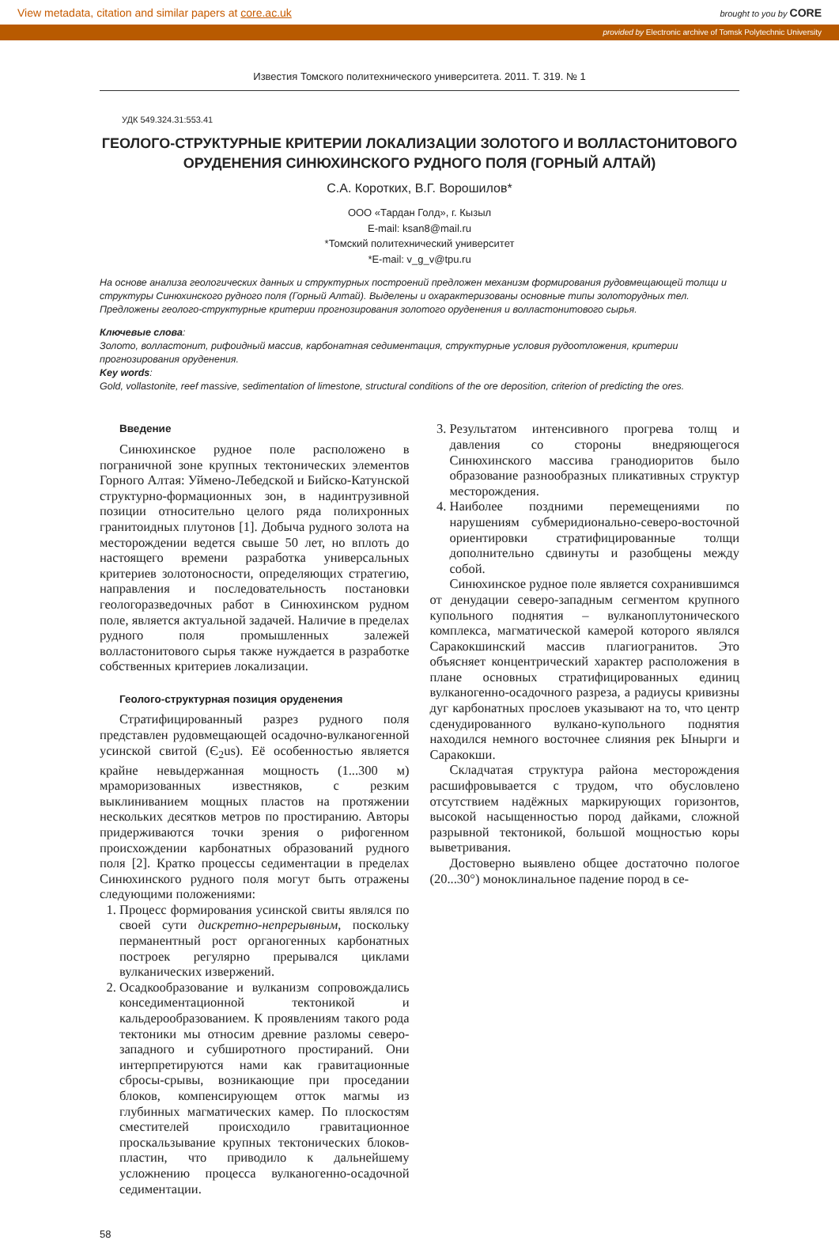View metadata, citation and similar papers at core.ac.uk brought to you by CORE
provided by Electronic archive of Tomsk Polytechnic University
Известия Томского политехнического университета. 2011. Т. 319. № 1
УДК 549.324.31:553.41
ГЕОЛОГО-СТРУКТУРНЫЕ КРИТЕРИИ ЛОКАЛИЗАЦИИ ЗОЛОТОГО И ВОЛЛАСТОНИТОВОГО
ОРУДЕНЕНИЯ СИНЮХИНСКОГО РУДНОГО ПОЛЯ (ГОРНЫЙ АЛТАЙ)
С.А. Коротких, В.Г. Ворошилов*
ООО «Тардан Голд», г. Кызыл
E-mail: ksan8@mail.ru
*Томский политехнический университет
*E-mail: v_g_v@tpu.ru
На основе анализа геологических данных и структурных построений предложен механизм формирования рудовмещающей толщи и структуры Синюхинского рудного поля (Горный Алтай). Выделены и охарактеризованы основные типы золоторудных тел. Предложены геолого-структурные критерии прогнозирования золотого оруденения и волластонитового сырья.
Ключевые слова:
Золото, волластонит, рифоидный массив, карбонатная седиментация, структурные условия рудоотложения, критерии прогнозирования оруденения.
Key words:
Gold, vollastonite, reef massive, sedimentation of limestone, structural conditions of the ore deposition, criterion of predicting the ores.
Введение
Синюхинское рудное поле расположено в пограничной зоне крупных тектонических элементов Горного Алтая: Уймено-Лебедской и Бийско-Катунской структурно-формационных зон, в надинтрузивной позиции относительно целого ряда полихронных гранитоидных плутонов [1]. Добыча рудного золота на месторождении ведется свыше 50 лет, но вплоть до настоящего времени разработка универсальных критериев золотоносности, определяющих стратегию, направления и последовательность постановки геологоразведочных работ в Синюхинском рудном поле, является актуальной задачей. Наличие в пределах рудного поля промышленных залежей волластонитового сырья также нуждается в разработке собственных критериев локализации.
Геолого-структурная позиция оруденения
Стратифицированный разрез рудного поля представлен рудовмещающей осадочно-вулканогенной усинской свитой (Є<sub>2</sub>us). Её особенностью является крайне невыдержанная мощность (1...300 м) мраморизованных известняков, с резким выклиниванием мощных пластов на протяжении нескольких десятков метров по простиранию. Авторы придерживаются точки зрения о рифогенном происхождении карбонатных образований рудного поля [2]. Кратко процессы седиментации в пределах Синюхинского рудного поля могут быть отражены следующими положениями:
1. Процесс формирования усинской свиты являлся по своей сути дискретно-непрерывным, поскольку перманентный рост органогенных карбонатных построек регулярно прерывался циклами вулканических извержений.
2. Осадкообразование и вулканизм сопровождались конседиментационной тектоникой и кальдерообразованием. К проявлениям такого рода тектоники мы относим древние разломы северо-западного и субширотного простираний. Они интерпретируются нами как гравитационные сбросы-срывы, возникающие при проседании блоков, компенсирующем отток магмы из глубинных магматических камер. По плоскостям сместителей происходило гравитационное проскальзывание крупных тектонических блоков-пластин, что приводило к дальнейшему усложнению процесса вулканогенно-осадочной седиментации.
3. Результатом интенсивного прогрева толщ и давления со стороны внедряющегося Синюхинского массива гранодиоритов было образование разнообразных пликативных структур месторождения.
4. Наиболее поздними перемещениями по нарушениям субмеридионально-северо-восточной ориентировки стратифицированные толщи дополнительно сдвинуты и разобщены между собой.
Синюхинское рудное поле является сохранившимся от денудации северо-западным сегментом крупного купольного поднятия – вулканоплутонического комплекса, магматической камерой которого являлся Саракокшинский массив плагиогранитов. Это объясняет концентрический характер расположения в плане основных стратифицированных единиц вулканогенно-осадочного разреза, а радиусы кривизны дуг карбонатных прослоев указывают на то, что центр сденудированного вулкано-купольного поднятия находился немного восточнее слияния рек Ынырги и Саракокши.
Складчатая структура района месторождения расшифровывается с трудом, что обусловлено отсутствием надёжных маркирующих горизонтов, высокой насыщенностью пород дайками, сложной разрывной тектоникой, большой мощностью коры выветривания.
Достоверно выявлено общее достаточно пологое (20...30°) моноклинальное падение пород в се-
58